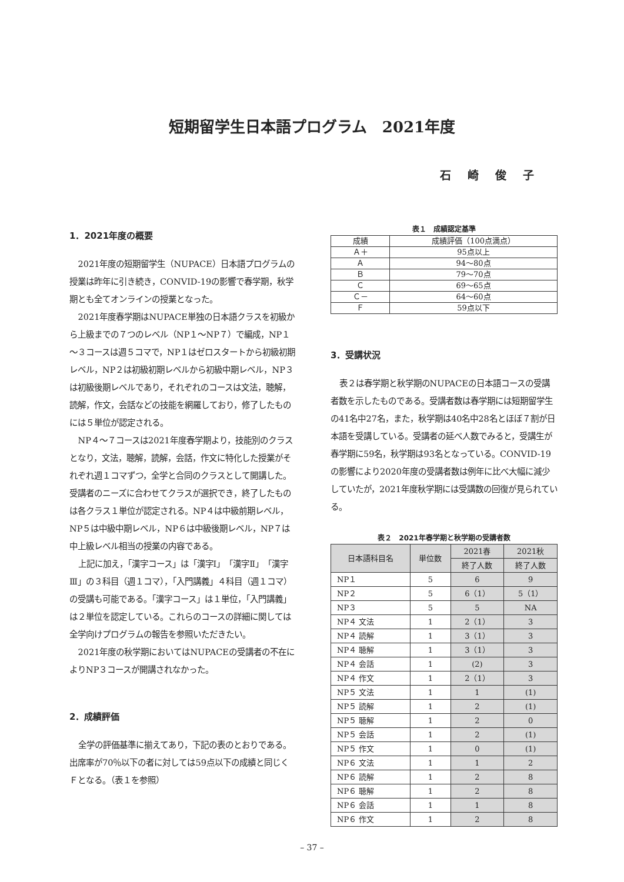短期留学生日本語プログラム　2021年度
石崎俊子
1．2021年度の概要
2021年度の短期留学生（NUPACE）日本語プログラムの授業は昨年に引き続き，CONVID-19の影響で春学期，秋学期とも全てオンラインの授業となった。
2021年度春学期はNUPACE単独の日本語クラスを初級から上級までの７つのレベル（NP１～NP７）で編成，NP１～３コースは週５コマで，NP１はゼロスタートから初級初期レベル，NP２は初級初期レベルから初級中期レベル，NP３は初級後期レベルであり，それぞれのコースは文法，聴解，読解，作文，会話などの技能を網羅しており，修了したものには５単位が認定される。
NP４～７コースは2021年度春学期より，技能別のクラスとなり，文法，聴解，読解，会話，作文に特化した授業がそれぞれ週１コマずつ，全学と合同のクラスとして開講した。受講者のニーズに合わせてクラスが選択でき，終了したものは各クラス１単位が認定される。NP４は中級前期レベル，NP５は中級中期レベル，NP６は中級後期レベル，NP７は中上級レベル相当の授業の内容である。
上記に加え，「漢字コース」は「漢字Ⅰ」「漢字Ⅱ」「漢字Ⅲ」の３科目（週１コマ），「入門講義」４科目（週１コマ）の受講も可能である。「漢字コース」は１単位，「入門講義」は２単位を認定している。これらのコースの詳細に関しては全学向けプログラムの報告を参照いただきたい。
2021年度の秋学期においてはNUPACEの受講者の不在によりNP３コースが開講されなかった。
2．成績評価
全学の評価基準に揃えてあり，下記の表のとおりである。出席率が70％以下の者に対しては59点以下の成績と同じくＦとなる。（表１を参照）
表１　成績認定基準
| 成績 | 成績評価（100点満点） |
| --- | --- |
| Ａ＋ | 95点以上 |
| Ａ | 94～80点 |
| Ｂ | 79～70点 |
| Ｃ | 69～65点 |
| Ｃ－ | 64～60点 |
| Ｆ | 59点以下 |
3．受講状況
表２は春学期と秋学期のNUPACEの日本語コースの受講者数を示したものである。受講者数は春学期には短期留学生の41名中27名，また，秋学期は40名中28名とほぼ７割が日本語を受講している。受講者の延べ人数でみると，受講生が春学期に59名，秋学期は93名となっている。CONVID-19の影響により2020年度の受講者数は例年に比べ大幅に減少していたが，2021年度秋学期には受講数の回復が見られている。
表２　2021年春学期と秋学期の受講者数
| 日本語科目名 | 単位数 | 2021春 | 2021秋 |
| --- | --- | --- | --- |
| | | 終了人数 | 終了人数 |
| NP１ | 5 | 6 | 9 |
| NP２ | 5 | 6（1） | 5（1） |
| NP３ | 5 | 5 | NA |
| NP４ 文法 | 1 | 2（1） | 3 |
| NP４ 読解 | 1 | 3（1） | 3 |
| NP４ 聴解 | 1 | 3（1） | 3 |
| NP４ 会話 | 1 | (2) | 3 |
| NP４ 作文 | 1 | 2（1） | 3 |
| NP５ 文法 | 1 | 1 | (1) |
| NP５ 読解 | 1 | 2 | (1) |
| NP５ 聴解 | 1 | 2 | 0 |
| NP５ 会話 | 1 | 2 | (1) |
| NP５ 作文 | 1 | 0 | (1) |
| NP６ 文法 | 1 | 1 | 2 |
| NP６ 読解 | 1 | 2 | 8 |
| NP６ 聴解 | 1 | 2 | 8 |
| NP６ 会話 | 1 | 1 | 8 |
| NP６ 作文 | 1 | 2 | 8 |
– 37 –